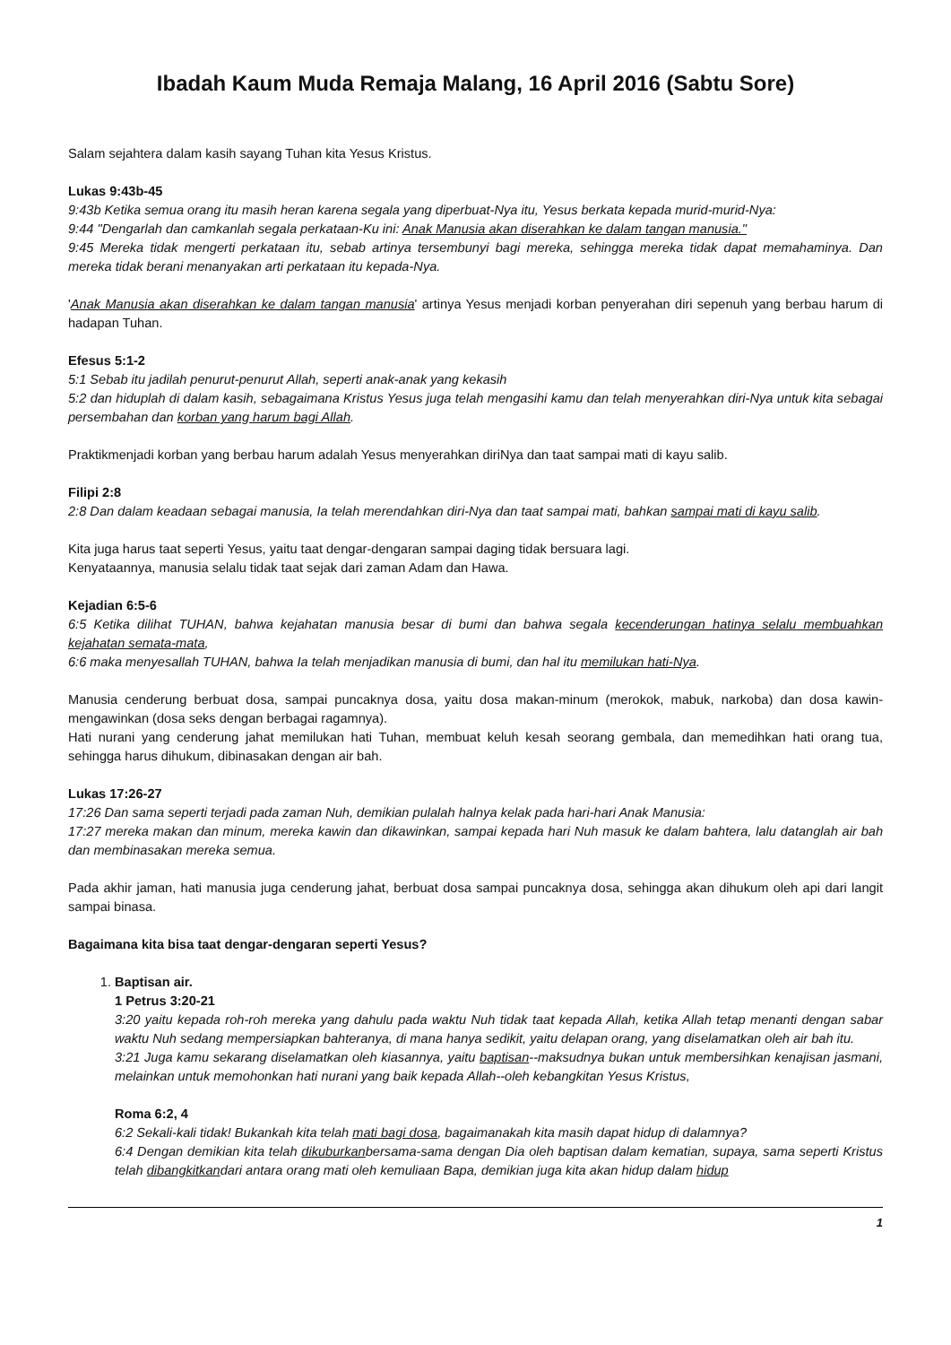Ibadah Kaum Muda Remaja Malang, 16 April 2016 (Sabtu Sore)
Salam sejahtera dalam kasih sayang Tuhan kita Yesus Kristus.
Lukas 9:43b-45
9:43b Ketika semua orang itu masih heran karena segala yang diperbuat-Nya itu, Yesus berkata kepada murid-murid-Nya:
9:44 "Dengarlah dan camkanlah segala perkataan-Ku ini: Anak Manusia akan diserahkan ke dalam tangan manusia."
9:45 Mereka tidak mengerti perkataan itu, sebab artinya tersembunyi bagi mereka, sehingga mereka tidak dapat memahaminya. Dan mereka tidak berani menanyakan arti perkataan itu kepada-Nya.
'Anak Manusia akan diserahkan ke dalam tangan manusia' artinya Yesus menjadi korban penyerahan diri sepenuh yang berbau harum di hadapan Tuhan.
Efesus 5:1-2
5:1 Sebab itu jadilah penurut-penurut Allah, seperti anak-anak yang kekasih
5:2 dan hiduplah di dalam kasih, sebagaimana Kristus Yesus juga telah mengasihi kamu dan telah menyerahkan diri-Nya untuk kita sebagai persembahan dan korban yang harum bagi Allah.
Praktikmenjadi korban yang berbau harum adalah Yesus menyerahkan diriNya dan taat sampai mati di kayu salib.
Filipi 2:8
2:8 Dan dalam keadaan sebagai manusia, Ia telah merendahkan diri-Nya dan taat sampai mati, bahkan sampai mati di kayu salib.
Kita juga harus taat seperti Yesus, yaitu taat dengar-dengaran sampai daging tidak bersuara lagi.
Kenyataannya, manusia selalu tidak taat sejak dari zaman Adam dan Hawa.
Kejadian 6:5-6
6:5 Ketika dilihat TUHAN, bahwa kejahatan manusia besar di bumi dan bahwa segala kecenderungan hatinya selalu membuahkan kejahatan semata-mata,
6:6 maka menyesallah TUHAN, bahwa Ia telah menjadikan manusia di bumi, dan hal itu memilukan hati-Nya.
Manusia cenderung berbuat dosa, sampai puncaknya dosa, yaitu dosa makan-minum (merokok, mabuk, narkoba) dan dosa kawin-mengawinkan (dosa seks dengan berbagai ragamnya).
Hati nurani yang cenderung jahat memilukan hati Tuhan, membuat keluh kesah seorang gembala, dan memedihkan hati orang tua, sehingga harus dihukum, dibinasakan dengan air bah.
Lukas 17:26-27
17:26 Dan sama seperti terjadi pada zaman Nuh, demikian pulalah halnya kelak pada hari-hari Anak Manusia:
17:27 mereka makan dan minum, mereka kawin dan dikawinkan, sampai kepada hari Nuh masuk ke dalam bahtera, lalu datanglah air bah dan membinasakan mereka semua.
Pada akhir jaman, hati manusia juga cenderung jahat, berbuat dosa sampai puncaknya dosa, sehingga akan dihukum oleh api dari langit sampai binasa.
Bagaimana kita bisa taat dengar-dengaran seperti Yesus?
1. Baptisan air.
1 Petrus 3:20-21
3:20 yaitu kepada roh-roh mereka yang dahulu pada waktu Nuh tidak taat kepada Allah, ketika Allah tetap menanti dengan sabar waktu Nuh sedang mempersiapkan bahteranya, di mana hanya sedikit, yaitu delapan orang, yang diselamatkan oleh air bah itu.
3:21 Juga kamu sekarang diselamatkan oleh kiasannya, yaitu baptisan--maksudnya bukan untuk membersihkan kenajisan jasmani, melainkan untuk memohonkan hati nurani yang baik kepada Allah--oleh kebangkitan Yesus Kristus,
Roma 6:2, 4
6:2 Sekali-kali tidak! Bukankah kita telah mati bagi dosa, bagaimanakah kita masih dapat hidup di dalamnya?
6:4 Dengan demikian kita telah dikuburkanbersama-sama dengan Dia oleh baptisan dalam kematian, supaya, sama seperti Kristus telah dibangkitkandari antara orang mati oleh kemuliaan Bapa, demikian juga kita akan hidup dalam hidup
1